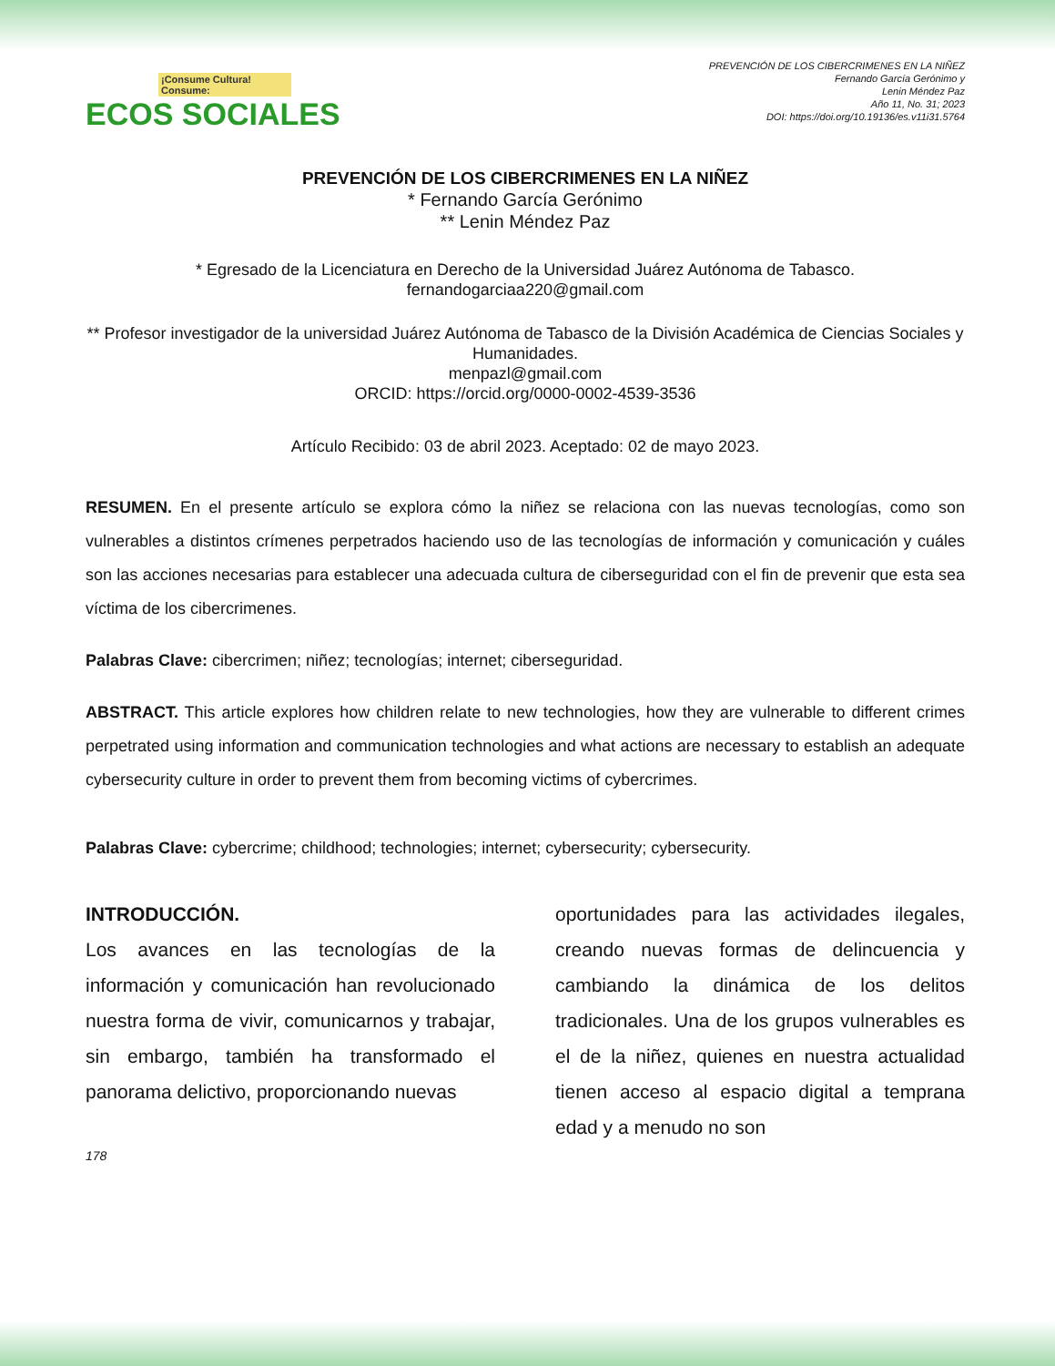¡Consume Cultura! Consume:
ECOS SOCIALES
PREVENCIÓN DE LOS CIBERCRIMENES EN LA NIÑEZ
Fernando García Gerónimo y
Lenin Méndez Paz
Año 11, No. 31; 2023
DOI: https://doi.org/10.19136/es.v11i31.5764
PREVENCIÓN DE LOS CIBERCRIMENES EN LA NIÑEZ
* Fernando García Gerónimo
** Lenin Méndez Paz
* Egresado de la Licenciatura en Derecho de la Universidad Juárez Autónoma de Tabasco.
fernandogarciaa220@gmail.com
** Profesor investigador de la universidad Juárez Autónoma de Tabasco de la División Académica de Ciencias Sociales y Humanidades.
menpazl@gmail.com
ORCID: https://orcid.org/0000-0002-4539-3536
Artículo Recibido: 03 de abril 2023. Aceptado: 02 de mayo 2023.
RESUMEN. En el presente artículo se explora cómo la niñez se relaciona con las nuevas tecnologías, como son vulnerables a distintos crímenes perpetrados haciendo uso de las tecnologías de información y comunicación y cuáles son las acciones necesarias para establecer una adecuada cultura de ciberseguridad con el fin de prevenir que esta sea víctima de los cibercrimenes.
Palabras Clave: cibercrimen; niñez; tecnologías; internet; ciberseguridad.
ABSTRACT. This article explores how children relate to new technologies, how they are vulnerable to different crimes perpetrated using information and communication technologies and what actions are necessary to establish an adequate cybersecurity culture in order to prevent them from becoming victims of cybercrimes.
Palabras Clave: cybercrime; childhood; technologies; internet; cybersecurity; cybersecurity.
INTRODUCCIÓN.
Los avances en las tecnologías de la información y comunicación han revolucionado nuestra forma de vivir, comunicarnos y trabajar, sin embargo, también ha transformado el panorama delictivo, proporcionando nuevas
oportunidades para las actividades ilegales, creando nuevas formas de delincuencia y cambiando la dinámica de los delitos tradicionales. Una de los grupos vulnerables es el de la niñez, quienes en nuestra actualidad tienen acceso al espacio digital a temprana edad y a menudo no son
178